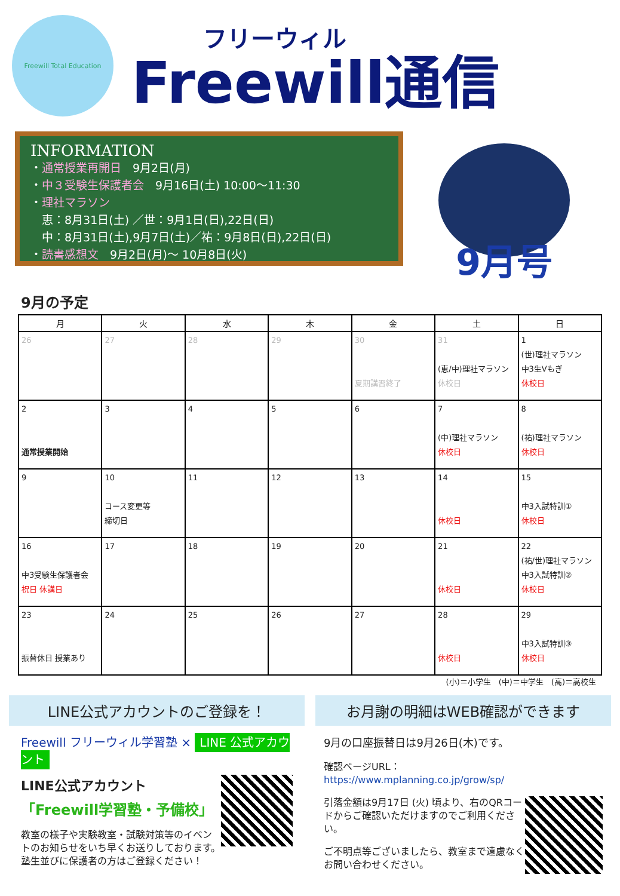Freewill Total Education
フリーウィル
Freewill通信
INFORMATION
・通常授業再開日　9月2日(月)
・中３受験生保護者会　9月16日(土) 10:00～11:30
・理社マラソン
　恵：8月31日(土) ／世：9月1日(日),22日(日)
　中：8月31日(土),9月7日(土)／祐：9月8日(日),22日(日)
・読書感想文　9月2日(月)～ 10月8日(火)
9月号
9月の予定
| 月 | 火 | 水 | 木 | 金 | 土 | 日 |
| --- | --- | --- | --- | --- | --- | --- |
| 26 | 27 | 28 | 29 | 30 夏期講習終了 | 31 (恵/中)理社マラソン 休校日 | 1 (世)理社マラソン 中3生Vもぎ 休校日 |
| 2 通常授業開始 | 3 | 4 | 5 | 6 | 7 (中)理社マラソン 休校日 | 8 (祐)理社マラソン 休校日 |
| 9 | 10 コース変更等 締切日 | 11 | 12 | 13 | 14 休校日 | 15 中3入試特訓① 休校日 |
| 16 中3受験生保護者会 祝日 休講日 | 17 | 18 | 19 | 20 | 21 休校日 | 22 (祐/世)理社マラソン 中3入試特訓② 休校日 |
| 23 振替休日 授業あり | 24 | 25 | 26 | 27 | 28 休校日 | 29 中3入試特訓③ 休校日 |
(小)＝小学生　(中)＝中学生　(高)＝高校生
LINE公式アカウントのご登録を！
Freewill フリーウィル学習塾 × LINE 公式アカウント
LINE公式アカウント
「Freewill学習塾・予備校」
教室の様子や実験教室・試験対策等のイベントのお知らせをいち早くお送りしております。塾生並びに保護者の方はご登録ください！
お月謝の明細はWEB確認ができます
9月の口座振替日は9月26日(木)です。
確認ページURL：
https://www.mplanning.co.jp/grow/sp/
引落金額は9月17日 (火) 頃より、右のQRコードからご確認いただけますのでご利用ください。
ご不明点等ございましたら、教室まで遠慮なくお問い合わせください。